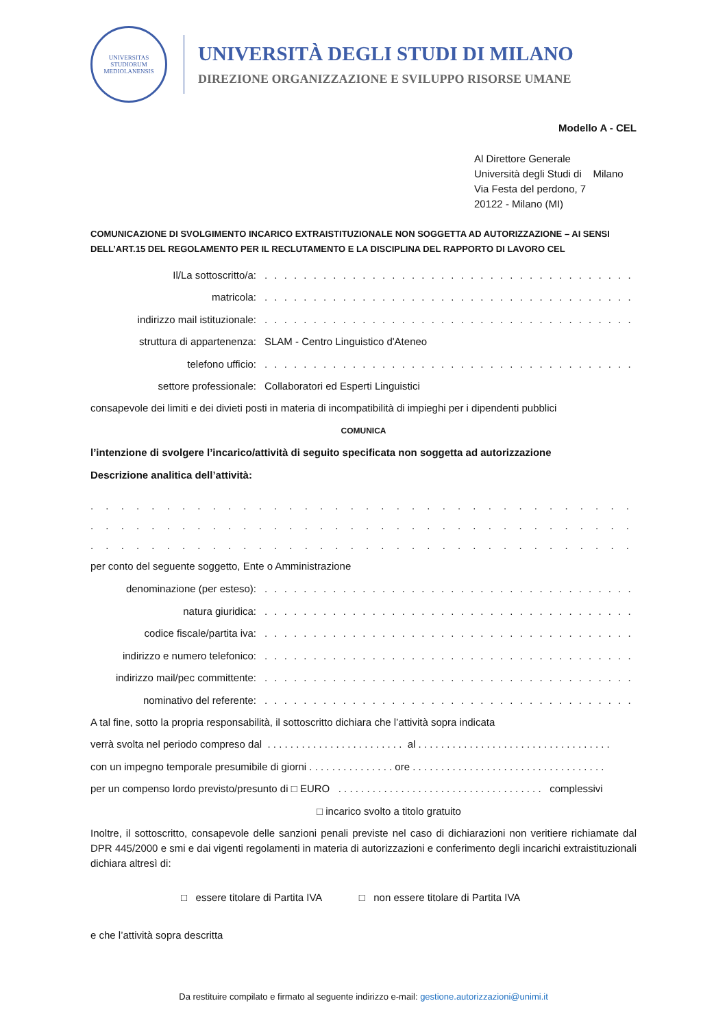UNIVERSITAS STUDIORUM MEDIOLANENSIS
UNIVERSITÀ DEGLI STUDI DI MILANO
DIREZIONE ORGANIZZAZIONE E SVILUPPO RISORSE UMANE
Modello A - CEL
Al Direttore Generale
Università degli Studi di Milano
Via Festa del perdono, 7
20122 - Milano (MI)
COMUNICAZIONE DI SVOLGIMENTO INCARICO EXTRAISTITUZIONALE NON SOGGETTA AD AUTORIZZAZIONE – AI SENSI DELL’ART.15 DEL REGOLAMENTO PER IL RECLUTAMENTO E LA DISCIPLINA DEL RAPPORTO DI LAVORO CEL
Il/La sottoscritto/a:. . . . . . . . . . . . . . . . . . . . . . . . . . . . . . . . . . . . . . . . . . . . . . . . . . . . . . . . . . . .
matricola:. . . . . . . . . . . . . . . . . . . . . . . . . . . . . . . . . . . . . . . . . . . . . . . . . . . . . . . . . . . .
indirizzo mail istituzionale:. . . . . . . . . . . . . . . . . . . . . . . . . . . . . . . . . . . . . . . . . . . . . . . . . . . . . . . . . . . .
struttura di appartenenza: SLAM - Centro Linguistico d'Ateneo
telefono ufficio:. . . . . . . . . . . . . . . . . . . . . . . . . . . . . . . . . . . . . . . . . . . . . . . . . . . . . . . . . . . .
settore professionale: Collaboratori ed Esperti Linguistici
consapevole dei limiti e dei divieti posti in materia di incompatibilità di impieghi per i dipendenti pubblici
COMUNICA
l’intenzione di svolgere l’incarico/attività di seguito specificata non soggetta ad autorizzazione
Descrizione analitica dell’attività:
. . . . . . . . . . . . . . . . . . . . . . . . . . . . . . . . . . . . . . . . . . . . . . . . . . . . . . . . . . . . . . . .
. . . . . . . . . . . . . . . . . . . . . . . . . . . . . . . . . . . . . . . . . . . . . . . . . . . . . . . . . . . . . . . .
. . . . . . . . . . . . . . . . . . . . . . . . . . . . . . . . . . . . . . . . . . . . . . . . . . . . . . . . . . . . . . . .
per conto del seguente soggetto, Ente o Amministrazione
denominazione (per esteso):. . . . . . . . . . . . . . . . . . . . . . . . . . . . . . . . . . . . . . . . . . . . . . . . . . . . . . . . . . . .
natura giuridica:. . . . . . . . . . . . . . . . . . . . . . . . . . . . . . . . . . . . . . . . . . . . . . . . . . . . . . . . . . . .
codice fiscale/partita iva:. . . . . . . . . . . . . . . . . . . . . . . . . . . . . . . . . . . . . . . . . . . . . . . . . . . . . . . . . . . .
indirizzo e numero telefonico:. . . . . . . . . . . . . . . . . . . . . . . . . . . . . . . . . . . . . . . . . . . . . . . . . . . . . . . . . . . .
indirizzo mail/pec committente:. . . . . . . . . . . . . . . . . . . . . . . . . . . . . . . . . . . . . . . . . . . . . . . . . . . . . . . . . . . .
nominativo del referente:. . . . . . . . . . . . . . . . . . . . . . . . . . . . . . . . . . . . . . . . . . . . . . . . . . . . . . . . . . . .
A tal fine, sotto la propria responsabilità, il sottoscritto dichiara che l’attività sopra indicata
verrà svolta nel periodo compreso dal . . . . . . . . . . . . . . . . . . . . . . . . al . . . . . . . . . . . . . . . . . . . . . . . . . . . . . . . . . .
con un impegno temporale presumibile di giorni . . . . . . . . . . . . . . . ore . . . . . . . . . . . . . . . . . . . . . . . . . . . . . . . . . .
per un compenso lordo previsto/presunto di □ EURO . . . . . . . . . . . . . . . . . . . . . . . . . . . . . . . . . . . . complessivi
□ incarico svolto a titolo gratuito
Inoltre, il sottoscritto, consapevole delle sanzioni penali previste nel caso di dichiarazioni non veritiere richiamate dal DPR 445/2000 e smi e dai vigenti regolamenti in materia di autorizzazioni e conferimento degli incarichi extraistituzionali dichiara altresì di:
□ essere titolare di Partita IVA □ non essere titolare di Partita IVA
e che l’attività sopra descritta
Da restituire compilato e firmato al seguente indirizzo e-mail: gestione.autorizzazioni@unimi.it